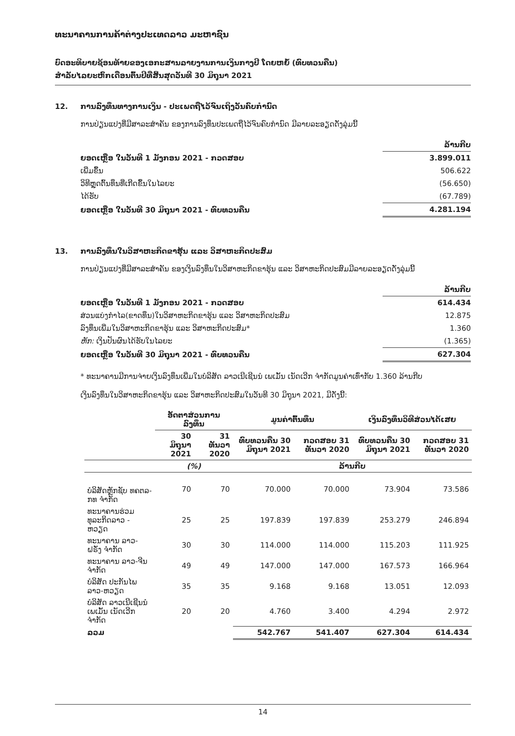ທະນາຄານການຄ້າຕ່າງປະເທດລາວ ມະຫາຊົນ
ບົດອະທິບາຍຊ້ອນທ້າຍຂອງເອກະສານລາຍງານການເງິນກາງປີ ໂດຍຫຍໍ້ (ທົບທວນຄືນ)
ສຳລັບໄລຍະຫົກເດືອນຕົ້ນປີທີ່ສິ້ນສຸດວັນທີ 30 ມິຖຸນາ 2021
12. ການລົງທຶນທາງການເງິນ - ປະເພດຖືໄວ້ຈົນເຖິງວັນຄົບກຳນົດ
ການປ່ຽນແປງທີ່ມີສາລະສຳຄັນ ຂອງການລົງທຶນປະເພດຖືໄວ້ຈົນຄົບກຳນົດ ມີລາຍລະອຽດດັ່ງລຸ່ມນີ້
| | ລ້ານກີບ |
| ຍອດເຫຼືອ ໃນວັນທີ 1 ມັງກອນ 2021 - ກວດສອບ | 3.899.011 |
| ເພີ່ມຂຶ້ນ | 506.622 |
| ວິທີຫຼຸດຕົ້ນທຶນທີ່ເກີດຂຶ້ນໃນໄລຍະ | (56.650) |
| ໄດ້ຮັບ | (67.789) |
| ຍອດເຫຼືອ ໃນວັນທີ 30 ມິຖຸນາ 2021 - ທົບທວນຄືນ | 4.281.194 |
13. ການລົງທຶນໃນວິສາຫະກິດຂາຮຸ້ນ ແລະ ວິສາຫະກິດປະສົມ
ການປ່ຽນແປງທີ່ມີສາລະສຳຄັນ ຂອງເງິນລົງທຶນໃນວິສາຫະກິດຂາຮຸ້ນ ແລະ ວິສາຫະກິດປະສົມມີລາຍລະອຽດດັ່ງລຸ່ມນີ້
| | ລ້ານກີບ |
| ຍອດເຫຼືອ ໃນວັນທີ 1 ມັງກອນ 2021 - ກວດສອບ | 614.434 |
| ສ່ວນແບ່ງກຳໄລ(ຂາດທຶນ)ໃນວິສາຫະກິດຂາຮຸ້ນ ແລະ ວິສາຫະກິດປະສົມ | 12.875 |
| ລົງທຶນເພີ່ມໃນວິສາຫະກິດຂາຮຸ້ນ ແລະ ວິສາຫະກິດປະສົມ* | 1.360 |
| ຫັກ: ເງິນປັນຜົນໄດ້ຮັບໃນໄລຍະ | (1.365) |
| ຍອດເຫຼືອ ໃນວັນທີ 30 ມິຖຸນາ 2021 - ທົບທວນຄືນ | 627.304 |
* ທະນາຄານມີການຈ່າຍເງິນລົງທຶນເພີ່ມໃນບໍລິສັດ ລາວເນີເຊີນນໍ ເພເມັ້ນ ເນັດເວີກ ຈຳກັດມູນຄ່າເທົ່າກັບ 1.360 ລ້ານກີບ
ເງິນລົງທຶນໃນວິສາຫະກິດຂາຮຸ້ນ ແລະ ວິສາຫະກິດປະສົມໃນວັນທີ 30 ມິຖຸນາ 2021, ມີດັ່ງນີ້:
| | ອັດຕາສ່ວນການ ລົງທຶນ | | ມູນຄ່າຕົ້ນທຶນ | | ເງິນລົງທຶນວິທີສ່ວນໄດ້ເສຍ | |
| --- | --- | --- | --- | --- | --- | --- |
| | 30 ມິຖຸນາ 2021 | 31 ທັນວາ 2020 | ທົບທວນຄືນ 30 ມິຖຸນາ 2021 | ກວດສອບ 31 ທັນວາ 2020 | ທົບທວນຄືນ 30 ມິຖຸນາ 2021 | ກວດສອບ 31 ທັນວາ 2020 |
| | (%) | | ລ້ານກີບ | | | |
| ບໍລິສັດຫຼັກຊັບ ທຄຕລ-ກທ ຈຳກັດ | 70 | 70 | 70.000 | 70.000 | 73.904 | 73.586 |
| ທະນາຄານຮ່ວມທຸລະກິດລາວ - ຫວຽດ | 25 | 25 | 197.839 | 197.839 | 253.279 | 246.894 |
| ທະນາຄານ ລາວ-ຝຣັ່ງ ຈຳກັດ | 30 | 30 | 114.000 | 114.000 | 115.203 | 111.925 |
| ທະນາຄານ ລາວ-ຈີນ ຈຳກັດ | 49 | 49 | 147.000 | 147.000 | 167.573 | 166.964 |
| ບໍລິສັດ ປະກັນໄພລາວ-ຫວຽດ | 35 | 35 | 9.168 | 9.168 | 13.051 | 12.093 |
| ບໍລິສັດ ລາວເນີເຊີນນໍ ເພເມັ້ນ ເນັດເວີກ ຈຳກັດ | 20 | 20 | 4.760 | 3.400 | 4.294 | 2.972 |
| ລວມ | | | 542.767 | 541.407 | 627.304 | 614.434 |
14